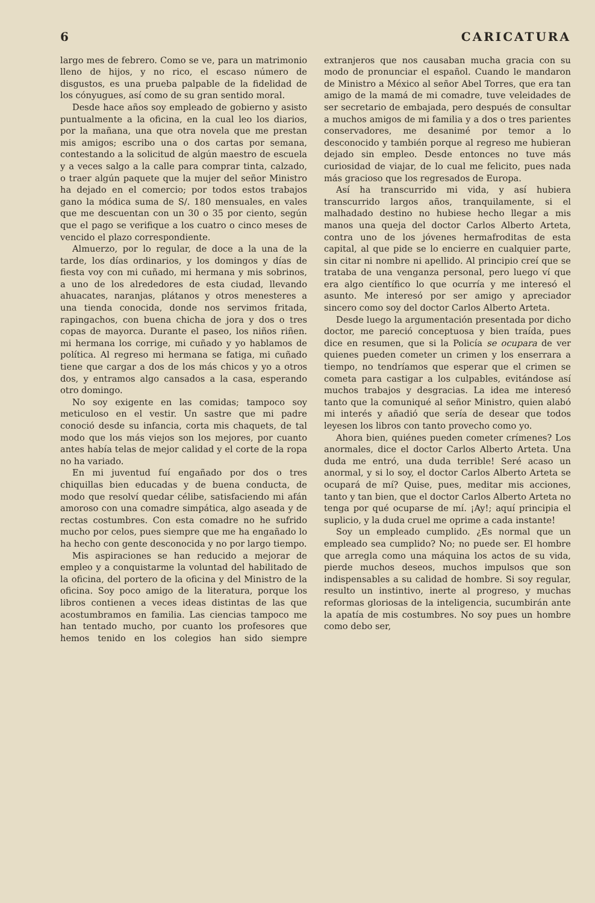6 CARICATURA
largo mes de febrero. Como se ve, para un matrimonio lleno de hijos, y no rico, el escaso número de disgustos, es una prueba palpable de la fidelidad de los cónyugues, así como de su gran sentido moral.
Desde hace años soy empleado de gobierno y asisto puntualmente a la oficina, en la cual leo los diarios, por la mañana, una que otra novela que me prestan mis amigos; escribo una o dos cartas por semana, contestando a la solicitud de algún maestro de escuela y a veces salgo a la calle para comprar tinta, calzado, o traer algún paquete que la mujer del señor Ministro ha dejado en el comercio; por todos estos trabajos gano la módica suma de S/. 180 mensuales, en vales que me descuentan con un 30 o 35 por ciento, según que el pago se verifique a los cuatro o cinco meses de vencido el plazo correspondiente.
Almuerzo, por lo regular, de doce a la una de la tarde, los días ordinarios, y los domingos y días de fiesta voy con mi cuñado, mi hermana y mis sobrinos, a uno de los alrededores de esta ciudad, llevando ahuacates, naranjas, plátanos y otros menesteres a una tienda conocida, donde nos servimos fritada, rapingachos, con buena chicha de jora y dos o tres copas de mayorca. Durante el paseo, los niños riñen. mi hermana los corrige, mi cuñado y yo hablamos de política. Al regreso mi hermana se fatiga, mi cuñado tiene que cargar a dos de los más chicos y yo a otros dos, y entramos algo cansados a la casa, esperando otro domingo.
No soy exigente en las comidas; tampoco soy meticuloso en el vestir. Un sastre que mi padre conoció desde su infancia, corta mis chaquets, de tal modo que los más viejos son los mejores, por cuanto antes había telas de mejor calidad y el corte de la ropa no ha variado.
En mi juventud fuí engañado por dos o tres chiquillas bien educadas y de buena conducta, de modo que resolví quedar célibe, satisfaciendo mi afán amoroso con una comadre simpática, algo aseada y de rectas costumbres. Con esta comadre no he sufrido mucho por celos, pues siempre que me ha engañado lo ha hecho con gente desconocida y no por largo tiempo.
Mis aspiraciones se han reducido a mejorar de empleo y a conquistarme la voluntad del habilitado de la oficina, del portero de la oficina y del Ministro de la oficina. Soy poco amigo de la literatura, porque los libros contienen a veces ideas distintas de las que acostumbramos en familia. Las ciencias tampoco me han tentado mucho, por cuanto los profesores que hemos tenido en los colegios han sido siempre extranjeros que nos causaban mucha gracia con su modo de pronunciar el español. Cuando le mandaron de Ministro a México al señor Abel Torres, que era tan amigo de la mamá de mi comadre, tuve veleidades de ser secretario de embajada, pero después de consultar a muchos amigos de mi familia y a dos o tres parientes conservadores, me desanimé por temor a lo desconocido y también porque al regreso me hubieran dejado sin empleo. Desde entonces no tuve más curiosidad de viajar, de lo cual me felicito, pues nada más gracioso que los regresados de Europa.
Así ha transcurrido mi vida, y así hubiera transcurrido largos años, tranquilamente, si el malhadado destino no hubiese hecho llegar a mis manos una queja del doctor Carlos Alberto Arteta, contra uno de los jóvenes hermafroditas de esta capital, al que pide se lo encierre en cualquier parte, sin citar ni nombre ni apellido. Al principio creí que se trataba de una venganza personal, pero luego ví que era algo científico lo que ocurría y me interesó el asunto. Me interesó por ser amigo y apreciador sincero como soy del doctor Carlos Alberto Arteta.
Desde luego la argumentación presentada por dicho doctor, me pareció conceptuosa y bien traída, pues dice en resumen, que si la Policía se ocupara de ver quienes pueden cometer un crimen y los enserrara a tiempo, no tendríamos que esperar que el crimen se cometa para castigar a los culpables, evitándose así muchos trabajos y desgracias. La idea me interesó tanto que la comuniqué al señor Ministro, quien alabó mi interés y añadió que sería de desear que todos leyesen los libros con tanto provecho como yo.
Ahora bien, quiénes pueden cometer crímenes? Los anormales, dice el doctor Carlos Alberto Arteta. Una duda me entró, una duda terrible! Seré acaso un anormal, y si lo soy, el doctor Carlos Alberto Arteta se ocupará de mí? Quise, pues, meditar mis acciones, tanto y tan bien, que el doctor Carlos Alberto Arteta no tenga por qué ocuparse de mí. ¡Ay!; aquí principia el suplicio, y la duda cruel me oprime a cada instante!
Soy un empleado cumplido. ¿Es normal que un empleado sea cumplido? No; no puede ser. El hombre que arregla como una máquina los actos de su vida, pierde muchos deseos, muchos impulsos que son indispensables a su calidad de hombre. Si soy regular, resulto un instintivo, inerte al progreso, y muchas reformas gloriosas de la inteligencia, sucumbirán ante la apatía de mis costumbres. No soy pues un hombre como debo ser,